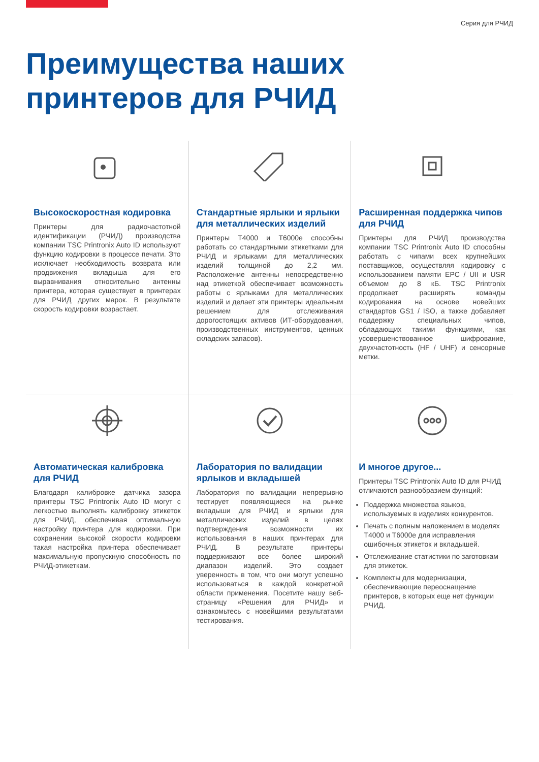Серия для РЧИД
Преимущества наших
принтеров для РЧИД
Высокоскоростная кодировка
Принтеры для радиочастотной идентификации (РЧИД) производства компании TSC Printronix Auto ID используют функцию кодировки в процессе печати. Это исключает необходимость возврата или продвижения вкладыша для его выравнивания относительно антенны принтера, которая существует в принтерах для РЧИД других марок. В результате скорость кодировки возрастает.
Стандартные ярлыки и ярлыки для металлических изделий
Принтеры T4000 и T6000e способны работать со стандартными этикетками для РЧИД и ярлыками для металлических изделий толщиной до 2,2 мм. Расположение антенны непосредственно над этикеткой обеспечивает возможность работы с ярлыками для металлических изделий и делает эти принтеры идеальным решением для отслеживания дорогостоящих активов (ИТ-оборудования, производственных инструментов, ценных складских запасов).
Расширенная поддержка чипов для РЧИД
Принтеры для РЧИД производства компании TSC Printronix Auto ID способны работать с чипами всех крупнейших поставщиков, осуществляя кодировку с использованием памяти EPC / UII и USR объемом до 8 кБ. TSC Printronix продолжает расширять команды кодирования на основе новейших стандартов GS1 / ISO, а также добавляет поддержку специальных чипов, обладающих такими функциями, как усовершенствованное шифрование, двухчастотность (HF / UHF) и сенсорные метки.
Автоматическая калибровка для РЧИД
Благодаря калибровке датчика зазора принтеры TSC Printronix Auto ID могут с легкостью выполнять калибровку этикеток для РЧИД, обеспечивая оптимальную настройку принтера для кодировки. При сохранении высокой скорости кодировки такая настройка принтера обеспечивает максимальную пропускную способность по РЧИД-этикеткам.
Лаборатория по валидации ярлыков и вкладышей
Лаборатория по валидации непрерывно тестирует появляющиеся на рынке вкладыши для РЧИД и ярлыки для металлических изделий в целях подтверждения возможности их использования в наших принтерах для РЧИД. В результате принтеры поддерживают все более широкий диапазон изделий. Это создает уверенность в том, что они могут успешно использоваться в каждой конкретной области применения. Посетите нашу веб-страницу «Решения для РЧИД» и ознакомьтесь с новейшими результатами тестирования.
И многое другое...
Принтеры TSC Printronix Auto ID для РЧИД отличаются разнообразием функций:
Поддержка множества языков, используемых в изделиях конкурентов.
Печать с полным наложением в моделях T4000 и T6000e для исправления ошибочных этикеток и вкладышей.
Отслеживание статистики по заготовкам для этикеток.
Комплекты для модернизации, обеспечивающие переоснащение принтеров, в которых еще нет функции РЧИД.